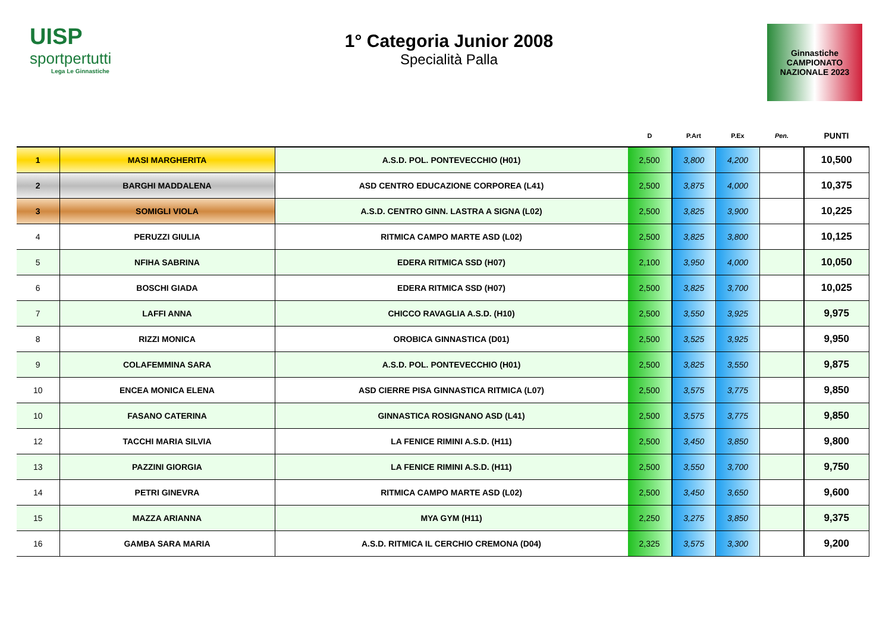UISP
sportpertutti
Lega Le Ginnastiche
1° Categoria Junior 2008
Specialità Palla
Ginnastiche CAMPIONATO NAZIONALE 2023
| | | | D | P.Art | P.Ex | Pen. | PUNTI |
| --- | --- | --- | --- | --- | --- | --- | --- |
| 1 | MASI MARGHERITA | A.S.D. POL. PONTEVECCHIO (H01) | 2,500 | 3,800 | 4,200 | | 10,500 |
| 2 | BARGHI MADDALENA | ASD CENTRO EDUCAZIONE CORPOREA (L41) | 2,500 | 3,875 | 4,000 | | 10,375 |
| 3 | SOMIGLI VIOLA | A.S.D. CENTRO GINN. LASTRA A SIGNA (L02) | 2,500 | 3,825 | 3,900 | | 10,225 |
| 4 | PERUZZI GIULIA | RITMICA CAMPO MARTE ASD (L02) | 2,500 | 3,825 | 3,800 | | 10,125 |
| 5 | NFIHA SABRINA | EDERA RITMICA SSD (H07) | 2,100 | 3,950 | 4,000 | | 10,050 |
| 6 | BOSCHI GIADA | EDERA RITMICA SSD (H07) | 2,500 | 3,825 | 3,700 | | 10,025 |
| 7 | LAFFI ANNA | CHICCO RAVAGLIA A.S.D. (H10) | 2,500 | 3,550 | 3,925 | | 9,975 |
| 8 | RIZZI MONICA | OROBICA GINNASTICA (D01) | 2,500 | 3,525 | 3,925 | | 9,950 |
| 9 | COLAFEMMINA SARA | A.S.D. POL. PONTEVECCHIO (H01) | 2,500 | 3,825 | 3,550 | | 9,875 |
| 10 | ENCEA MONICA ELENA | ASD CIERRE PISA GINNASTICA RITMICA (L07) | 2,500 | 3,575 | 3,775 | | 9,850 |
| 10 | FASANO CATERINA | GINNASTICA ROSIGNANO ASD (L41) | 2,500 | 3,575 | 3,775 | | 9,850 |
| 12 | TACCHI MARIA SILVIA | LA FENICE RIMINI A.S.D. (H11) | 2,500 | 3,450 | 3,850 | | 9,800 |
| 13 | PAZZINI GIORGIA | LA FENICE RIMINI A.S.D. (H11) | 2,500 | 3,550 | 3,700 | | 9,750 |
| 14 | PETRI GINEVRA | RITMICA CAMPO MARTE ASD (L02) | 2,500 | 3,450 | 3,650 | | 9,600 |
| 15 | MAZZA ARIANNA | MYA GYM (H11) | 2,250 | 3,275 | 3,850 | | 9,375 |
| 16 | GAMBA SARA MARIA | A.S.D. RITMICA IL CERCHIO CREMONA (D04) | 2,325 | 3,575 | 3,300 | | 9,200 |